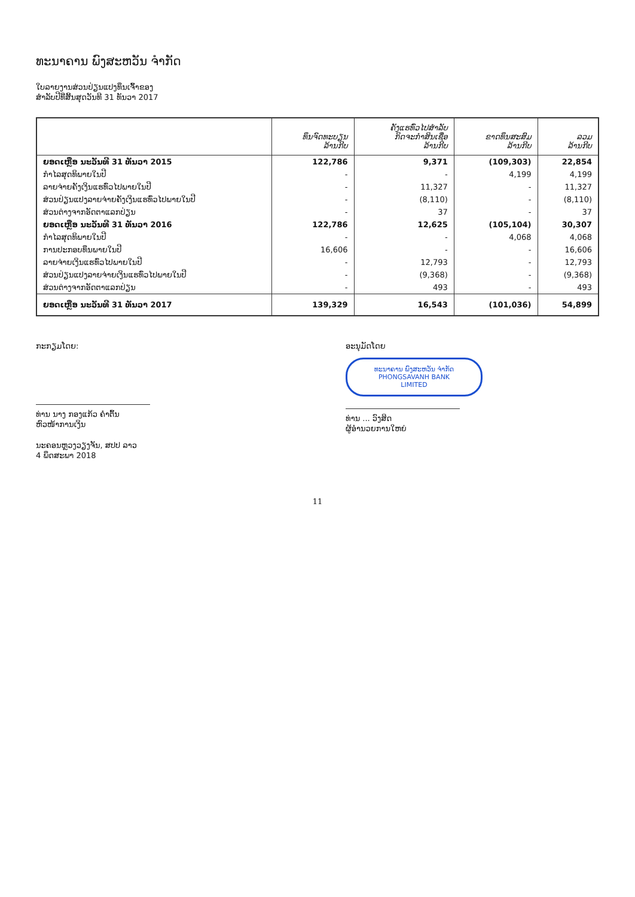ທະນາຄານ ພົງສະຫວັນ ຈຳກັດ
ໃບລາຍງານສ່ວນປ່ຽນແປງທຶນເຈົ້າຂອງ
ສຳລັບປີທີ່ສິ້ນສຸດວັນທີ 31 ທັນວາ 2017
| | ທຶນຈົດທະບຽນ ລ້ານກີບ | ຄັງແຮທົ່ວໄປສຳລັບ ກິດຈະກຳສິນເຊື່ອ ລ້ານກີບ | ຂາດທຶນສະສົມ ລ້ານກີບ | ລວມ ລ້ານກີບ |
| --- | --- | --- | --- | --- |
| ຍອດເຫຼືອ ນະວັນທີ 31 ທັນວາ 2015 | 122,786 | 9,371 | (109,303) | 22,854 |
| ກຳໄລສຸດທິພາຍໃນປີ | - | - | 4,199 | 4,199 |
| ລາຍຈ່າຍຄັງເງິນແຮທົ່ວໄປພາຍໃນປີ | - | 11,327 | - | 11,327 |
| ສ່ວນປ່ຽນແປງລາຍຈ່າຍຄັງເງິນແຮທົ່ວໄປພາຍໃນປີ | - | (8,110) | - | (8,110) |
| ສ່ວນຕ່າງຈາກອັດຕາແລກປ່ຽນ | - | 37 | - | 37 |
| ຍອດເຫຼືອ ນະວັນທີ 31 ທັນວາ 2016 | 122,786 | 12,625 | (105,104) | 30,307 |
| ກຳໄລສຸດທິພາຍໃນປີ | - | - | 4,068 | 4,068 |
| ການປະກອບທຶນພາຍໃນປີ | 16,606 | - | - | 16,606 |
| ລາຍຈ່າຍເງິນແຮທົ່ວໄປພາຍໃນປີ | - | 12,793 | - | 12,793 |
| ສ່ວນປ່ຽນແປງລາຍຈ່າຍເງິນແຮທົ່ວໄປພາຍໃນປີ | - | (9,368) | - | (9,368) |
| ສ່ວນຕ່າງຈາກອັດຕາແລກປ່ຽນ | - | 493 | - | 493 |
| ຍອດເຫຼືອ ນະວັນທີ 31 ທັນວາ 2017 | 139,329 | 16,543 | (101,036) | 54,899 |
ກະກຽມໂດຍ:
ທ່ານ ນາງ ກອງແກ້ວ ຄຳຕົ້ນ
ຫົວໜ້າການເງິນ
ນະຄອນຫຼວງວຽງຈັນ, ສປປ ລາວ
4 ພຶດສະພາ 2018
ອະນຸມັດໂດຍ
ທະນາຄານ ພົງສະຫວັນ ຈຳກັດ
PHONGSAVANH BANK
LIMITED
ທ່ານ ... ວົງສິດ
ຜູ້ອຳນວຍການໃຫຍ່
11